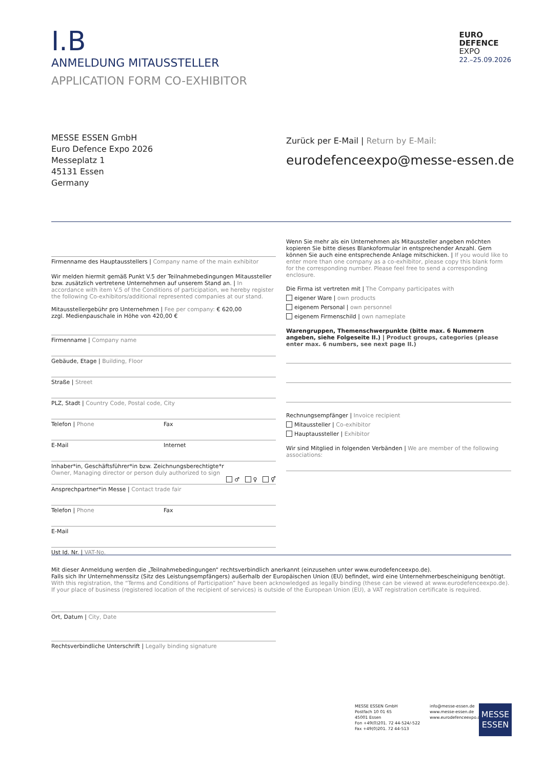I.B
ANMELDUNG MITAUSSTELLER
APPLICATION FORM CO-EXHIBITOR
EURO
DEFENCE
EXPO
22.–25.09.2026
MESSE ESSEN GmbH
Euro Defence Expo 2026
Messeplatz 1
45131 Essen
Germany
Zurück per E-Mail | Return by E-Mail:
eurodefenceexpo@messe-essen.de
Firmenname des Hauptausstellers | Company name of the main exhibitor
Wir melden hiermit gemäß Punkt V.5 der Teilnahmebedingungen Mitaussteller bzw. zusätzlich vertretene Unternehmen auf unserem Stand an. | In accordance with item V.5 of the Conditions of participation, we hereby register the following Co-exhibitors/additional represented companies at our stand.
Mitausstellergebühr pro Unternehmen | Fee per company: € 620,00
zzgl. Medienpauschale in Höhe von 420,00 €
Firmenname | Company name
Gebäude, Etage | Building, Floor
Straße | Street
PLZ, Stadt | Country Code, Postal code, City
Telefon | Phone Fax
E-Mail Internet
Inhaber*in, Geschäftsführer*in bzw. Zeichnungsberechtigte*r
Owner, Managing director or person duly authorized to sign
♂ ♀ ⚥
Ansprechpartner*in Messe | Contact trade fair
Telefon | Phone Fax
E-Mail
Ust Id. Nr. | VAT-No.
Wenn Sie mehr als ein Unternehmen als Mitaussteller angeben möchten kopieren Sie bitte dieses Blankoformular in entsprechender Anzahl. Gern können Sie auch eine entsprechende Anlage mitschicken. | If you would like to enter more than one company as a co-exhibitor, please copy this blank form for the corresponding number. Please feel free to send a corresponding enclosure.
Die Firma ist vertreten mit | The Company participates with
eigener Ware | own products
eigenem Personal | own personnel
eigenem Firmenschild | own nameplate
Warengruppen, Themenschwerpunkte (bitte max. 6 Nummern angeben, siehe Folgeseite II.) | Product groups, categories (please enter max. 6 numbers, see next page II.)
Rechnungsempfänger | Invoice recipient
Mitaussteller | Co-exhibitor
Hauptaussteller | Exhibitor
Wir sind Mitglied in folgenden Verbänden | We are member of the following associations:
Mit dieser Anmeldung werden die „Teilnahmebedingungen“ rechtsverbindlich anerkannt (einzusehen unter www.eurodefenceexpo.de).
Falls sich Ihr Unternehmenssitz (Sitz des Leistungsempfängers) außerhalb der Europäischen Union (EU) befindet, wird eine Unternehmerbescheinigung benötigt.
With this registration, the “Terms and Conditions of Participation” have been acknowledged as legally binding (these can be viewed at www.eurodefenceexpo.de).
If your place of business (registered location of the recipient of services) is outside of the European Union (EU), a VAT registration certificate is required.
Ort, Datum | City, Date
Rechtsverbindliche Unterschrift | Legally binding signature
MESSE ESSEN GmbH
Postfach 10 01 65
45001 Essen
Fon +49(0)201. 72 44-524/-522
Fax +49(0)201. 72 44-513
info@messe-essen.de
www.messe-essen.de
www.eurodefenceexpo.de
MESSE
ESSEN